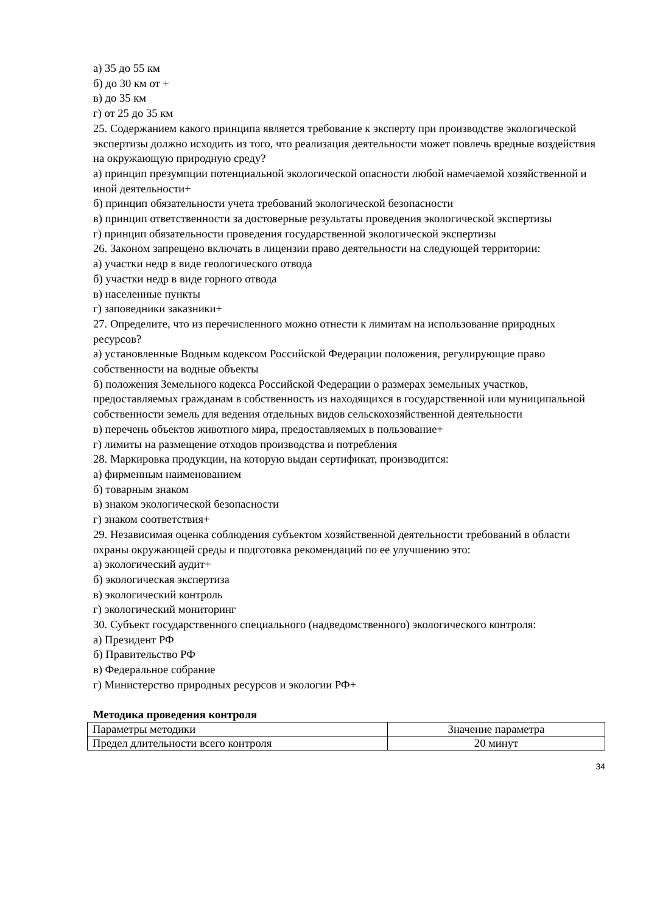а) 35 до 55 км
б) до 30 км от +
в) до 35 км
г) от 25 до 35 км
25. Содержанием какого принципа является требование к эксперту при производстве экологической экспертизы должно исходить из того, что реализация деятельности может повлечь вредные воздействия на окружающую природную среду?
а) принцип презумпции потенциальной экологической опасности любой намечаемой хозяйственной и иной деятельности+
б) принцип обязательности учета требований экологической безопасности
в) принцип ответственности за достоверные результаты проведения экологической экспертизы
г) принцип обязательности проведения государственной экологической экспертизы
26. Законом запрещено включать в лицензии право деятельности на следующей территории:
а) участки недр в виде геологического отвода
б) участки недр в виде горного отвода
в) населенные пункты
г) заповедники заказники+
27. Определите, что из перечисленного можно отнести к лимитам на использование природных ресурсов?
а) установленные Водным кодексом Российской Федерации положения, регулирующие право собственности на водные объекты
б) положения Земельного кодекса Российской Федерации о размерах земельных участков, предоставляемых гражданам в собственность из находящихся в государственной или муниципальной собственности земель для ведения отдельных видов сельскохозяйственной деятельности
в) перечень объектов животного мира, предоставляемых в пользование+
г) лимиты на размещение отходов производства и потребления
28. Маркировка продукции, на которую выдан сертификат, производится:
а) фирменным наименованием
б) товарным знаком
в) знаком экологической безопасности
г) знаком соответствия+
29. Независимая оценка соблюдения субъектом хозяйственной деятельности требований в области охраны окружающей среды и подготовка рекомендаций по ее улучшению это:
а) экологический аудит+
б) экологическая экспертиза
в) экологический контроль
г) экологический мониторинг
30. Субъект государственного специального (надведомственного) экологического контроля:
а) Президент РФ
б) Правительство РФ
в) Федеральное собрание
г) Министерство природных ресурсов и экологии РФ+
Методика проведения контроля
| Параметры методики | Значение параметра |
| Предел длительности всего контроля | 20 минут |
34